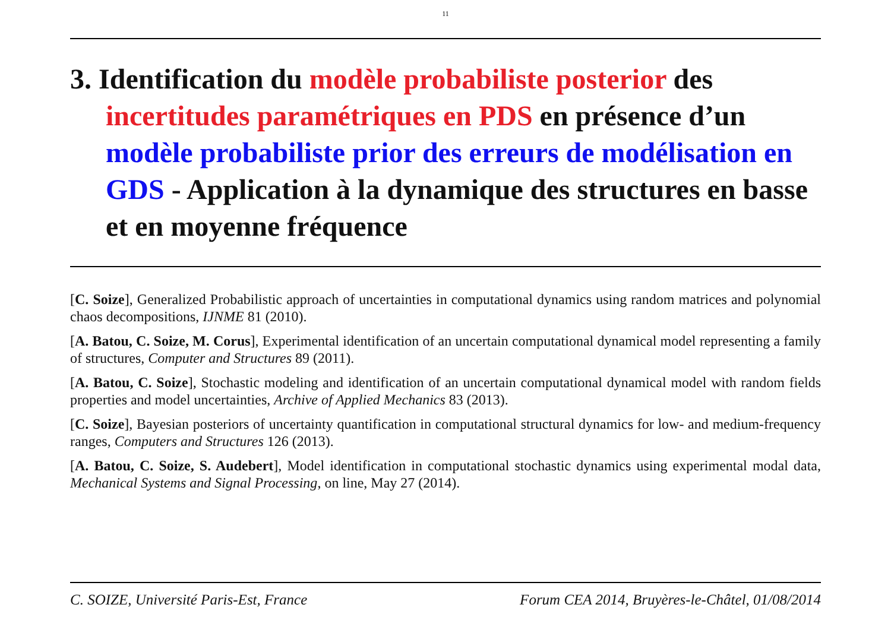11
3. Identification du modèle probabiliste posterior des incertitudes paramétriques en PDS en présence d’un modèle probabiliste prior des erreurs de modélisation en GDS - Application à la dynamique des structures en basse et en moyenne fréquence
[C. Soize], Generalized Probabilistic approach of uncertainties in computational dynamics using random matrices and polynomial chaos decompositions, IJNME 81 (2010).
[A. Batou, C. Soize, M. Corus], Experimental identification of an uncertain computational dynamical model representing a family of structures, Computer and Structures 89 (2011).
[A. Batou, C. Soize], Stochastic modeling and identification of an uncertain computational dynamical model with random fields properties and model uncertainties, Archive of Applied Mechanics 83 (2013).
[C. Soize], Bayesian posteriors of uncertainty quantification in computational structural dynamics for low- and medium-frequency ranges, Computers and Structures 126 (2013).
[A. Batou, C. Soize, S. Audebert], Model identification in computational stochastic dynamics using experimental modal data, Mechanical Systems and Signal Processing, on line, May 27 (2014).
C. SOIZE, Université Paris-Est, France Forum CEA 2014, Bruyères-le-Châtel, 01/08/2014